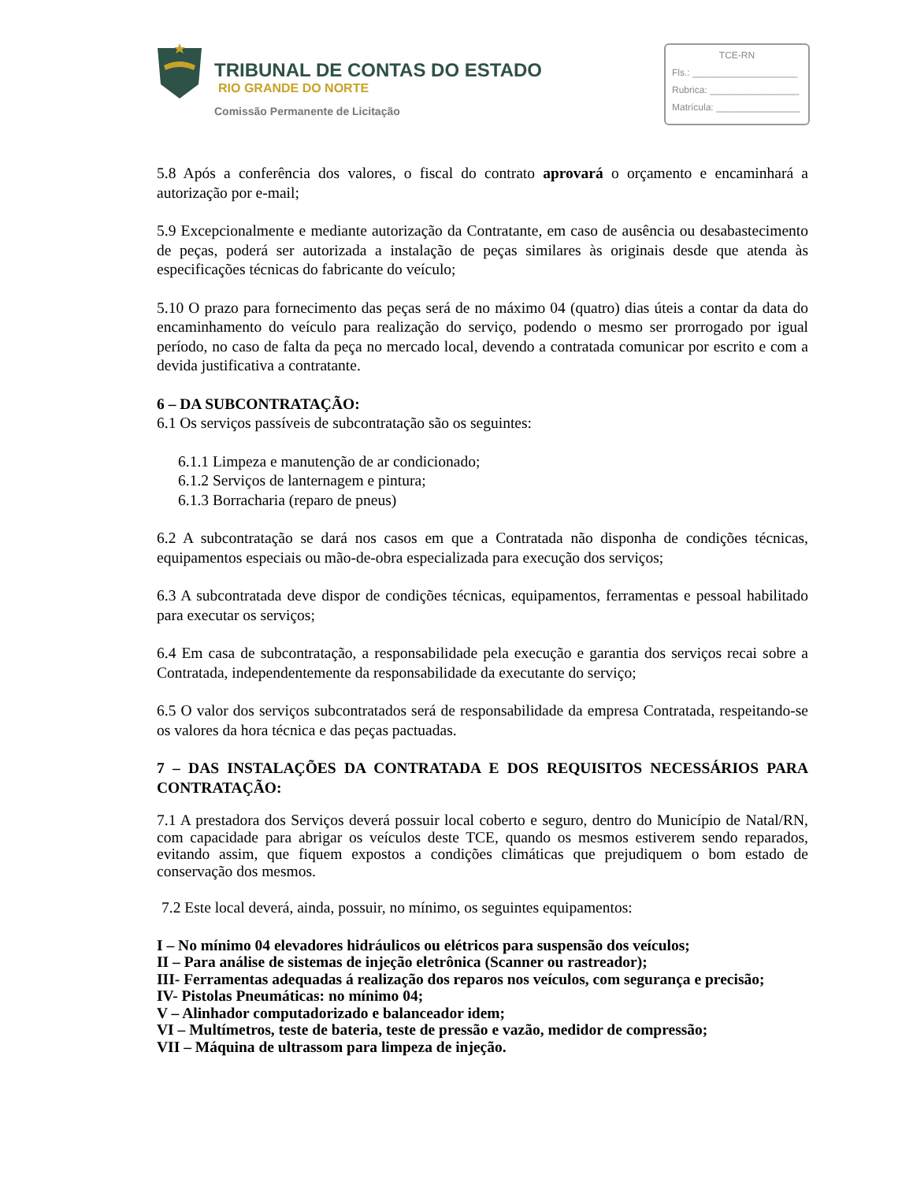TRIBUNAL DE CONTAS DO ESTADO
RIO GRANDE DO NORTE
Comissão Permanente de Licitação
TCE-RN
Fls.: ____________________
Rubrica: _________________
Matrícula: ________________
5.8 Após a conferência dos valores, o fiscal do contrato aprovará o orçamento e encaminhará a autorização por e-mail;
5.9 Excepcionalmente e mediante autorização da Contratante, em caso de ausência ou desabastecimento de peças, poderá ser autorizada a instalação de peças similares às originais desde que atenda às especificações técnicas do fabricante do veículo;
5.10 O prazo para fornecimento das peças será de no máximo 04 (quatro) dias úteis a contar da data do encaminhamento do veículo para realização do serviço, podendo o mesmo ser prorrogado por igual período, no caso de falta da peça no mercado local, devendo a contratada comunicar por escrito e com a devida justificativa a contratante.
6 – DA SUBCONTRATAÇÃO:
6.1 Os serviços passíveis de subcontratação são os seguintes:
6.1.1 Limpeza e manutenção de ar condicionado;
6.1.2 Serviços de lanternagem e pintura;
6.1.3 Borracharia (reparo de pneus)
6.2 A subcontratação se dará nos casos em que a Contratada não disponha de condições técnicas, equipamentos especiais ou mão-de-obra especializada para execução dos serviços;
6.3 A subcontratada deve dispor de condições técnicas, equipamentos, ferramentas e pessoal habilitado para executar os serviços;
6.4 Em casa de subcontratação, a responsabilidade pela execução e garantia dos serviços recai sobre a Contratada, independentemente da responsabilidade da executante do serviço;
6.5 O valor dos serviços subcontratados será de responsabilidade da empresa Contratada, respeitando-se os valores da hora técnica e das peças pactuadas.
7 – DAS INSTALAÇÕES DA CONTRATADA E DOS REQUISITOS NECESSÁRIOS PARA CONTRATAÇÃO:
7.1 A prestadora dos Serviços deverá possuir local coberto e seguro, dentro do Município de Natal/RN, com capacidade para abrigar os veículos deste TCE, quando os mesmos estiverem sendo reparados, evitando assim, que fiquem expostos a condições climáticas que prejudiquem o bom estado de conservação dos mesmos.
7.2 Este local deverá, ainda, possuir, no mínimo, os seguintes equipamentos:
I – No mínimo 04 elevadores hidráulicos ou elétricos para suspensão dos veículos;
II – Para análise de sistemas de injeção eletrônica (Scanner ou rastreador);
III- Ferramentas adequadas á realização dos reparos nos veículos, com segurança e precisão;
IV- Pistolas Pneumáticas: no mínimo 04;
V – Alinhador computadorizado e balanceador idem;
VI – Multímetros, teste de bateria, teste de pressão e vazão, medidor de compressão;
VII – Máquina de ultrassom para limpeza de injeção.